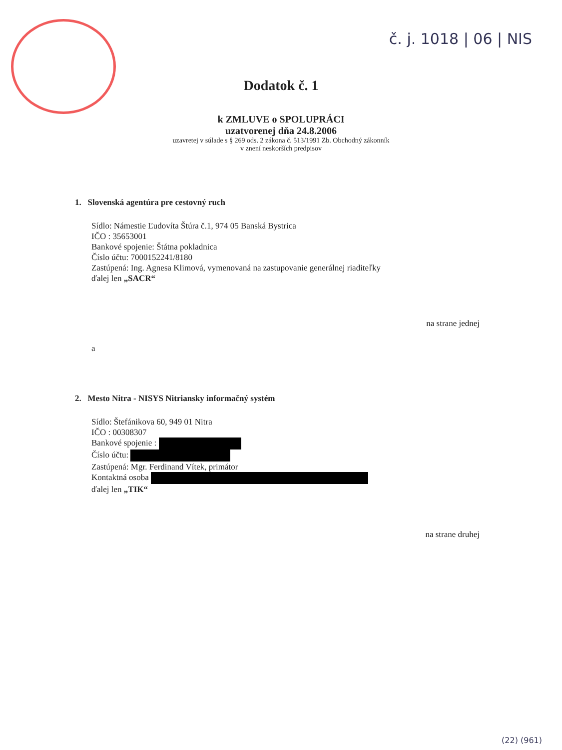č. j. 1018 | 06 | NIS
Dodatok č. 1
k ZMLUVE o SPOLUPRÁCI
uzatvorenej dňa 24.8.2006
uzavretej v súlade s § 269 ods. 2 zákona č. 513/1991 Zb. Obchodný zákonník
v znení neskorších predpisov
1. Slovenská agentúra pre cestovný ruch
Sídlo: Námestie Ľudovíta Štúra č.1, 974 05 Banská Bystrica
IČO : 35653001
Bankové spojenie: Štátna pokladnica
Číslo účtu: 7000152241/8180
Zastúpená: Ing. Agnesa Klimová, vymenovaná na zastupovanie generálnej riaditeľky
ďalej len „SACR“
na strane jednej
a
2. Mesto Nitra - NISYS Nitriansky informačný systém
Sídlo: Štefánikova 60, 949 01 Nitra
IČO : 00308307
Bankové spojenie :
Číslo účtu:
Zastúpená: Mgr. Ferdinand Vítek, primátor
Kontaktná osoba
ďalej len „TIK“
na strane druhej
(22) (961)